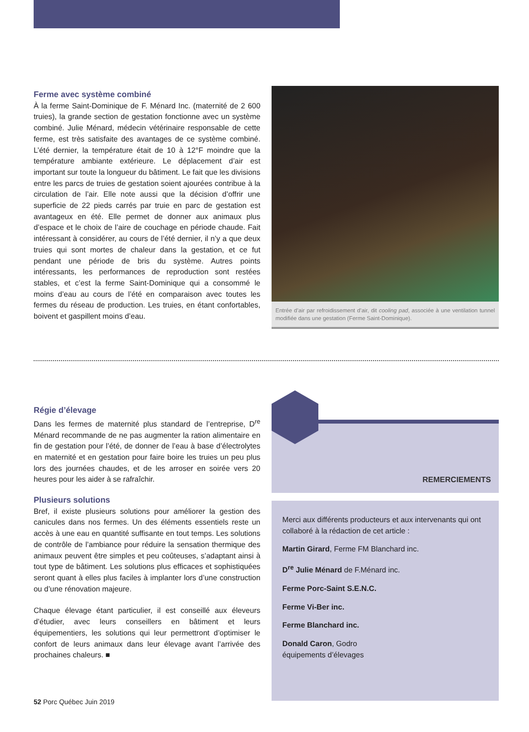Ferme avec système combiné
À la ferme Saint-Dominique de F. Ménard Inc. (maternité de 2 600 truies), la grande section de gestation fonctionne avec un système combiné. Julie Ménard, médecin vétérinaire responsable de cette ferme, est très satisfaite des avantages de ce système combiné. L’été dernier, la température était de 10 à 12°F moindre que la température ambiante extérieure. Le déplacement d’air est important sur toute la longueur du bâtiment. Le fait que les divisions entre les parcs de truies de gestation soient ajourées contribue à la circulation de l’air. Elle note aussi que la décision d’offrir une superficie de 22 pieds carrés par truie en parc de gestation est avantageux en été. Elle permet de donner aux animaux plus d’espace et le choix de l’aire de couchage en période chaude. Fait intéressant à considérer, au cours de l’été dernier, il n’y a que deux truies qui sont mortes de chaleur dans la gestation, et ce fut pendant une période de bris du système. Autres points intéressants, les performances de reproduction sont restées stables, et c’est la ferme Saint-Dominique qui a consommé le moins d’eau au cours de l’été en comparaison avec toutes les fermes du réseau de production. Les truies, en étant confortables, boivent et gaspillent moins d’eau.
Entrée d’air par refroidissement d’air, dit cooling pad, associée à une ventilation tunnel modifiée dans une gestation (Ferme Saint-Dominique).
Régie d’élevage
Dans les fermes de maternité plus standard de l’entreprise, D<sup>re</sup> Ménard recommande de ne pas augmenter la ration alimentaire en fin de gestation pour l’été, de donner de l’eau à base d’électrolytes en maternité et en gestation pour faire boire les truies un peu plus lors des journées chaudes, et de les arroser en soirée vers 20 heures pour les aider à se rafraîchir.
Plusieurs solutions
Bref, il existe plusieurs solutions pour améliorer la gestion des canicules dans nos fermes. Un des éléments essentiels reste un accès à une eau en quantité suffisante en tout temps. Les solutions de contrôle de l’ambiance pour réduire la sensation thermique des animaux peuvent être simples et peu coûteuses, s’adaptant ainsi à tout type de bâtiment. Les solutions plus efficaces et sophistiquées seront quant à elles plus faciles à implanter lors d’une construction ou d’une rénovation majeure.
Chaque élevage étant particulier, il est conseillé aux éleveurs d’étudier, avec leurs conseillers en bâtiment et leurs équipementiers, les solutions qui leur permettront d’optimiser le confort de leurs animaux dans leur élevage avant l’arrivée des prochaines chaleurs. ■
REMERCIEMENTS
Merci aux différents producteurs et aux intervenants qui ont collaboré à la rédaction de cet article :
Martin Girard, Ferme FM Blanchard inc.
D<sup>re</sup> Julie Ménard de F.Ménard inc.
Ferme Porc-Saint S.E.N.C.
Ferme Vi-Ber inc.
Ferme Blanchard inc.
Donald Caron, Godro
équipements d’élevages
52 Porc Québec Juin 2019